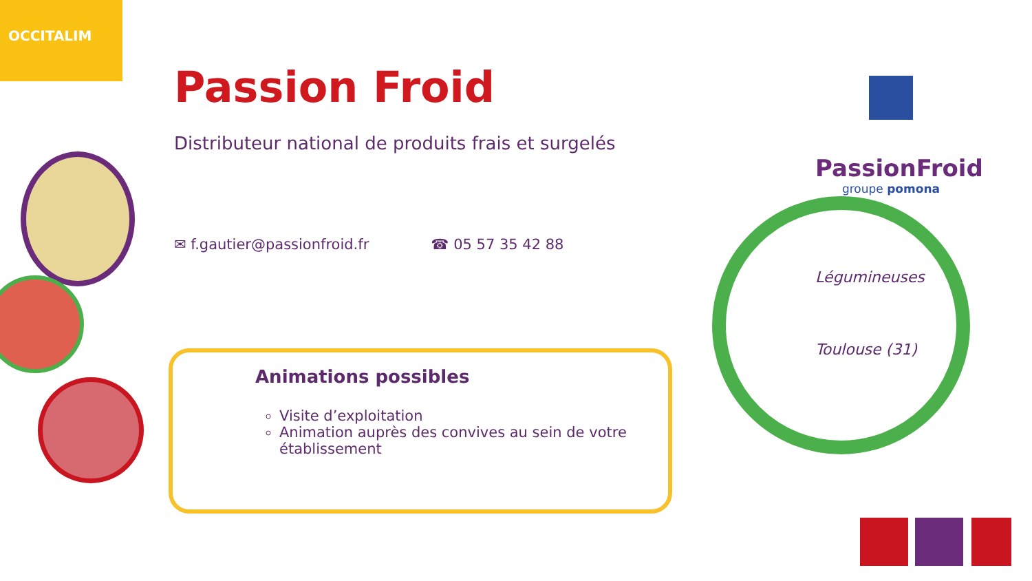OCCITALIM
Passion Froid
Distributeur national de produits frais et surgelés
✉ f.gautier@passionfroid.fr ☎ 05 57 35 42 88
Animations possibles
Visite d’exploitation
Animation auprès des convives au sein de votre établissement
PassionFroid
groupe pomona
Légumineuses
Toulouse (31)